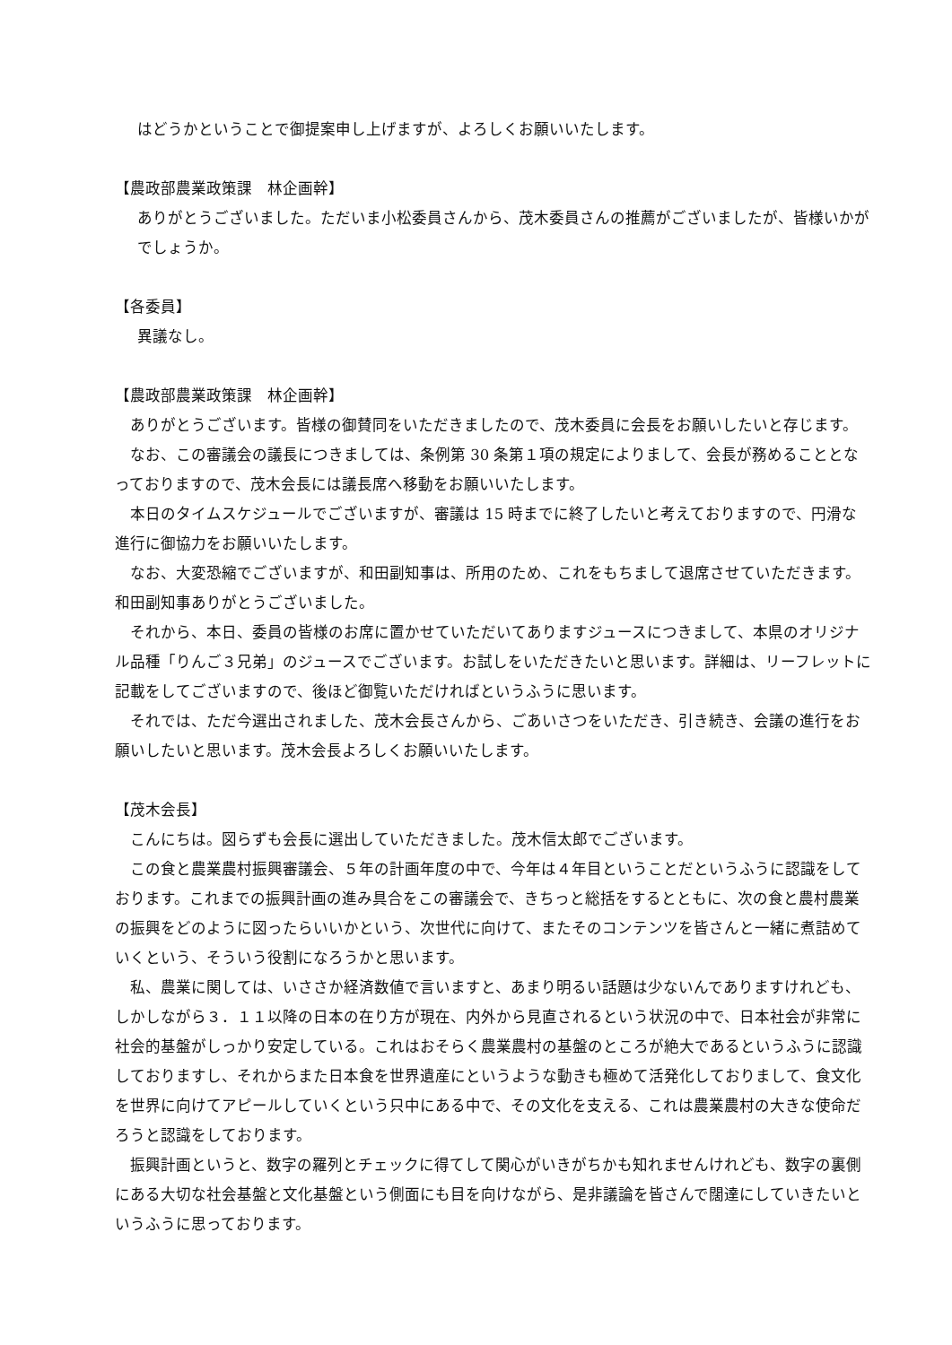はどうかということで御提案申し上げますが、よろしくお願いいたします。
【農政部農業政策課　林企画幹】
ありがとうございました。ただいま小松委員さんから、茂木委員さんの推薦がございましたが、皆様いかがでしょうか。
【各委員】
異議なし。
【農政部農業政策課　林企画幹】
　ありがとうございます。皆様の御賛同をいただきましたので、茂木委員に会長をお願いしたいと存じます。
　なお、この審議会の議長につきましては、条例第 30 条第１項の規定によりまして、会長が務めることとなっておりますので、茂木会長には議長席へ移動をお願いいたします。
　本日のタイムスケジュールでございますが、審議は 15 時までに終了したいと考えておりますので、円滑な進行に御協力をお願いいたします。
　なお、大変恐縮でございますが、和田副知事は、所用のため、これをもちまして退席させていただきます。和田副知事ありがとうございました。
　それから、本日、委員の皆様のお席に置かせていただいてありますジュースにつきまして、本県のオリジナル品種「りんご３兄弟」のジュースでございます。お試しをいただきたいと思います。詳細は、リーフレットに記載をしてございますので、後ほど御覧いただければというふうに思います。
　それでは、ただ今選出されました、茂木会長さんから、ごあいさつをいただき、引き続き、会議の進行をお願いしたいと思います。茂木会長よろしくお願いいたします。
【茂木会長】
　こんにちは。図らずも会長に選出していただきました。茂木信太郎でございます。
　この食と農業農村振興審議会、５年の計画年度の中で、今年は４年目ということだというふうに認識をしております。これまでの振興計画の進み具合をこの審議会で、きちっと総括をするとともに、次の食と農村農業の振興をどのように図ったらいいかという、次世代に向けて、またそのコンテンツを皆さんと一緒に煮詰めていくという、そういう役割になろうかと思います。
　私、農業に関しては、いささか経済数値で言いますと、あまり明るい話題は少ないんでありますけれども、しかしながら３．１１以降の日本の在り方が現在、内外から見直されるという状況の中で、日本社会が非常に社会的基盤がしっかり安定している。これはおそらく農業農村の基盤のところが絶大であるというふうに認識しておりますし、それからまた日本食を世界遺産にというような動きも極めて活発化しておりまして、食文化を世界に向けてアピールしていくという只中にある中で、その文化を支える、これは農業農村の大きな使命だろうと認識をしております。
　振興計画というと、数字の羅列とチェックに得てして関心がいきがちかも知れませんけれども、数字の裏側にある大切な社会基盤と文化基盤という側面にも目を向けながら、是非議論を皆さんで闊達にしていきたいというふうに思っております。